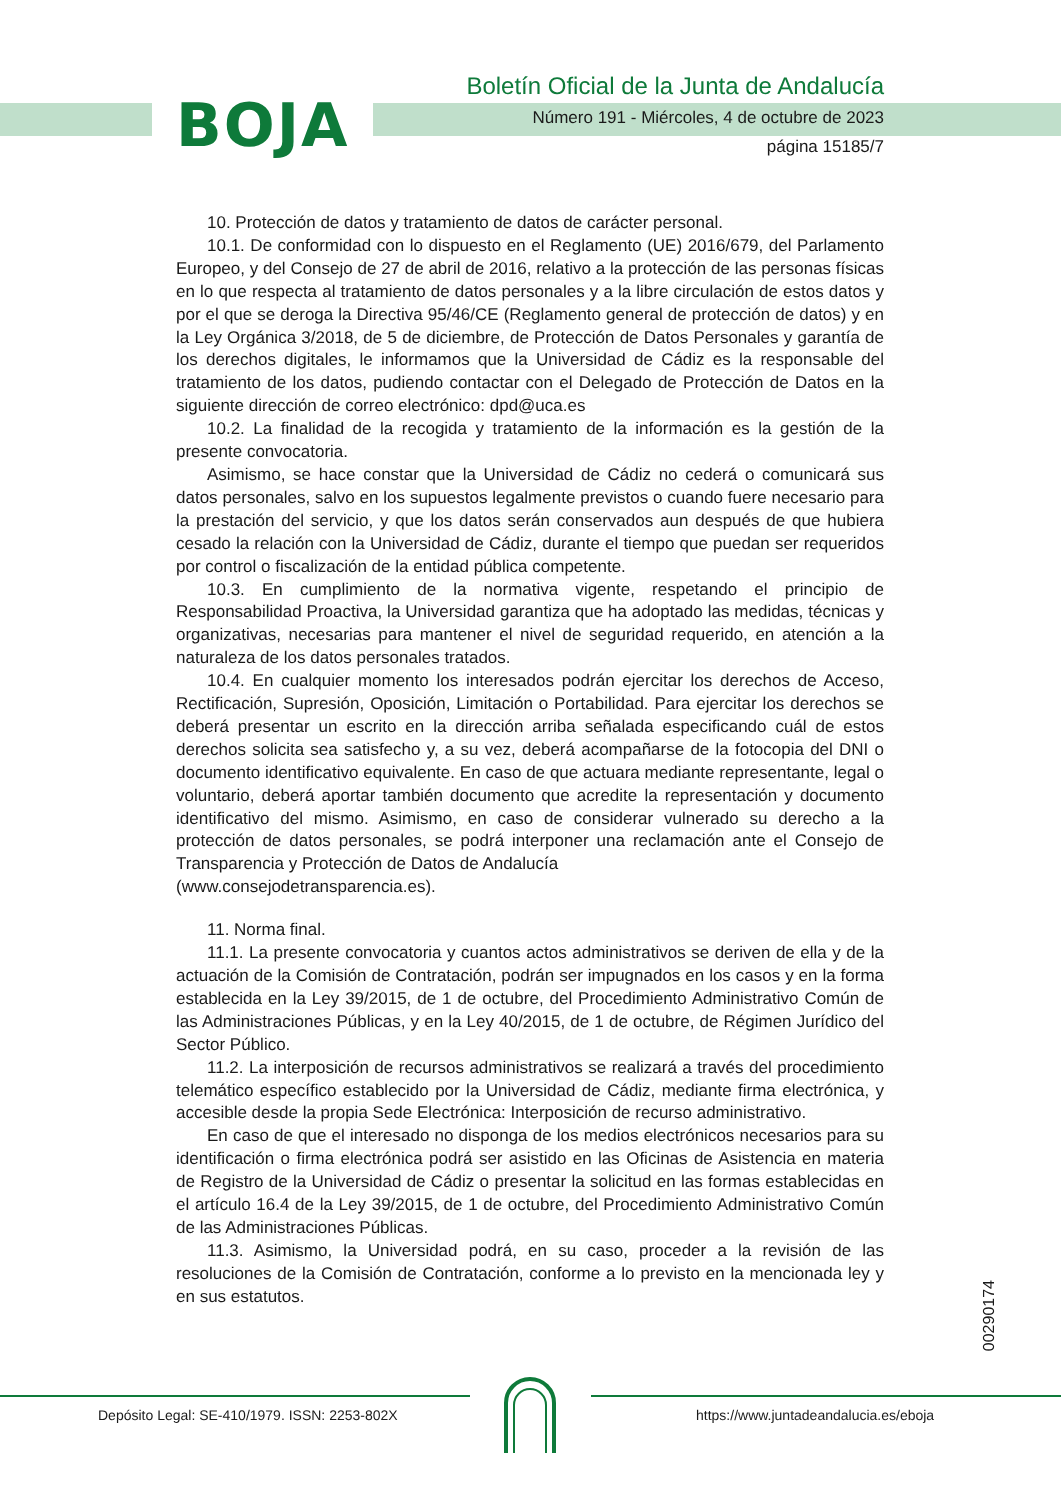BOJA
Boletín Oficial de la Junta de Andalucía
Número 191 - Miércoles, 4 de octubre de 2023
página 15185/7
10. Protección de datos y tratamiento de datos de carácter personal.
10.1. De conformidad con lo dispuesto en el Reglamento (UE) 2016/679, del Parlamento Europeo, y del Consejo de 27 de abril de 2016, relativo a la protección de las personas físicas en lo que respecta al tratamiento de datos personales y a la libre circulación de estos datos y por el que se deroga la Directiva 95/46/CE (Reglamento general de protección de datos) y en la Ley Orgánica 3/2018, de 5 de diciembre, de Protección de Datos Personales y garantía de los derechos digitales, le informamos que la Universidad de Cádiz es la responsable del tratamiento de los datos, pudiendo contactar con el Delegado de Protección de Datos en la siguiente dirección de correo electrónico: dpd@uca.es
10.2. La finalidad de la recogida y tratamiento de la información es la gestión de la presente convocatoria.
Asimismo, se hace constar que la Universidad de Cádiz no cederá o comunicará sus datos personales, salvo en los supuestos legalmente previstos o cuando fuere necesario para la prestación del servicio, y que los datos serán conservados aun después de que hubiera cesado la relación con la Universidad de Cádiz, durante el tiempo que puedan ser requeridos por control o fiscalización de la entidad pública competente.
10.3. En cumplimiento de la normativa vigente, respetando el principio de Responsabilidad Proactiva, la Universidad garantiza que ha adoptado las medidas, técnicas y organizativas, necesarias para mantener el nivel de seguridad requerido, en atención a la naturaleza de los datos personales tratados.
10.4. En cualquier momento los interesados podrán ejercitar los derechos de Acceso, Rectificación, Supresión, Oposición, Limitación o Portabilidad. Para ejercitar los derechos se deberá presentar un escrito en la dirección arriba señalada especificando cuál de estos derechos solicita sea satisfecho y, a su vez, deberá acompañarse de la fotocopia del DNI o documento identificativo equivalente. En caso de que actuara mediante representante, legal o voluntario, deberá aportar también documento que acredite la representación y documento identificativo del mismo. Asimismo, en caso de considerar vulnerado su derecho a la protección de datos personales, se podrá interponer una reclamación ante el Consejo de Transparencia y Protección de Datos de Andalucía
(www.consejodetransparencia.es).
11. Norma final.
11.1. La presente convocatoria y cuantos actos administrativos se deriven de ella y de la actuación de la Comisión de Contratación, podrán ser impugnados en los casos y en la forma establecida en la Ley 39/2015, de 1 de octubre, del Procedimiento Administrativo Común de las Administraciones Públicas, y en la Ley 40/2015, de 1 de octubre, de Régimen Jurídico del Sector Público.
11.2. La interposición de recursos administrativos se realizará a través del procedimiento telemático específico establecido por la Universidad de Cádiz, mediante firma electrónica, y accesible desde la propia Sede Electrónica: Interposición de recurso administrativo.
En caso de que el interesado no disponga de los medios electrónicos necesarios para su identificación o firma electrónica podrá ser asistido en las Oficinas de Asistencia en materia de Registro de la Universidad de Cádiz o presentar la solicitud en las formas establecidas en el artículo 16.4 de la Ley 39/2015, de 1 de octubre, del Procedimiento Administrativo Común de las Administraciones Públicas.
11.3. Asimismo, la Universidad podrá, en su caso, proceder a la revisión de las resoluciones de la Comisión de Contratación, conforme a lo previsto en la mencionada ley y en sus estatutos.
00290174
Depósito Legal: SE-410/1979. ISSN: 2253-802X https://www.juntadeandalucia.es/eboja